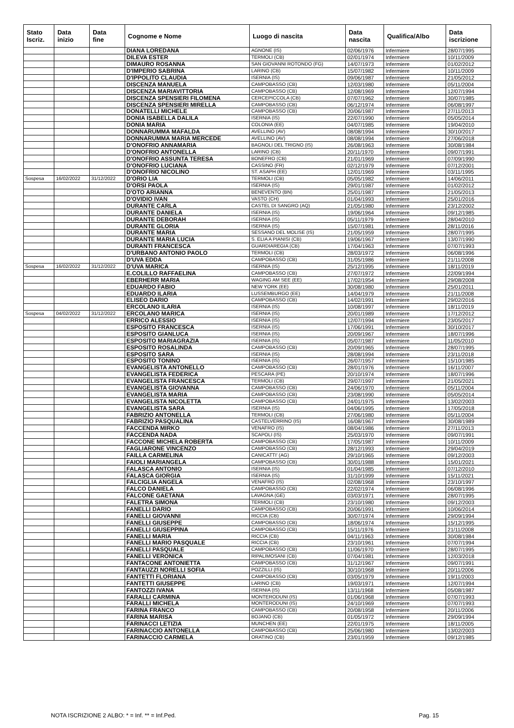| Stato Iscriz. | Data inizio | Data fine | Cognome e Nome | Luogo di nascita | Data nascita | Qualifica/Albo | Data iscrizione |
| --- | --- | --- | --- | --- | --- | --- | --- |
| | | | DIANA LOREDANA | AGNONE (IS) | 02/06/1976 | Infermiere | 28/07/1995 |
| | | | DILEVA ESTER | TERMOLI (CB) | 02/01/1974 | Infermiere | 10/11/2009 |
| | | | DIMAURO ROSANNA | SAN GIOVANNI ROTONDO (FG) | 14/07/1973 | Infermiere | 01/02/2012 |
| | | | D'IMPERIO SABRINA | LARINO (CB) | 15/07/1982 | Infermiere | 10/11/2009 |
| | | | D'IPPOLITO CLAUDIA | ISERNIA (IS) | 09/06/1987 | Infermiere | 21/05/2012 |
| | | | DISCENZA MANUELA | CAMPOBASSO (CB) | 12/03/1980 | Infermiere | 05/11/2004 |
| | | | DISCENZA MARIAVITTORIA | CAMPOBASSO (CB) | 12/08/1969 | Infermiere | 12/07/1994 |
| | | | DISCENZA SPENSIERI FILOMENA | CERCEPICCOLA (CB) | 07/07/1962 | Infermiere | 30/07/1985 |
| | | | DISCENZA SPENSIERI MIRELLA | CAMPOBASSO (CB) | 06/12/1974 | Infermiere | 06/08/1997 |
| | | | DONATELLI MICHELE | CAMPOBASSO (CB) | 20/06/1987 | Infermiere | 27/11/2013 |
| | | | DONIA ISABELLA DALILA | ISERNIA (IS) | 22/07/1990 | Infermiere | 05/05/2014 |
| | | | DONIA MARIA | COLONIA (EE) | 04/07/1985 | Infermiere | 19/04/2010 |
| | | | DONNARUMMA MAFALDA | AVELLINO (AV) | 08/08/1994 | Infermiere | 30/10/2017 |
| | | | DONNARUMMA MARIA MERCEDE | AVELLINO (AV) | 08/08/1994 | Infermiere | 27/06/2018 |
| | | | D'ONOFRIO ANNAMARIA | BAGNOLI DEL TRIGNO (IS) | 26/08/1963 | Infermiere | 30/08/1984 |
| | | | D'ONOFRIO ANTONELLA | LARINO (CB) | 20/11/1970 | Infermiere | 09/07/1991 |
| | | | D'ONOFRIO ASSUNTA TERESA | BONEFRO (CB) | 21/01/1969 | Infermiere | 07/09/1990 |
| | | | D'ONOFRIO LUCIANA | CASSINO (FR) | 02/12/1979 | Infermiere | 07/12/2001 |
| | | | D'ONOFRIO NICOLINO | ST. ASAPH (EE) | 12/01/1969 | Infermiere | 03/11/1995 |
| Sospesa | 16/02/2022 | 31/12/2022 | D'ORIO LIA | TERMOLI (CB) | 05/05/1982 | Infermiere | 14/06/2011 |
| | | | D'ORSI PAOLA | ISERNIA (IS) | 29/01/1987 | Infermiere | 01/02/2012 |
| | | | D'OTO ARIANNA | BENEVENTO (BN) | 25/01/1987 | Infermiere | 21/05/2013 |
| | | | D'OVIDIO IVAN | VASTO (CH) | 01/04/1993 | Infermiere | 25/01/2016 |
| | | | DURANTE CARLA | CASTEL DI SANGRO (AQ) | 21/05/1980 | Infermiere | 23/12/2002 |
| | | | DURANTE DANIELA | ISERNIA (IS) | 19/06/1964 | Infermiere | 09/12/1985 |
| | | | DURANTE DEBORAH | ISERNIA (IS) | 05/11/1979 | Infermiere | 28/04/2010 |
| | | | DURANTE GLORIA | ISERNIA (IS) | 15/07/1981 | Infermiere | 28/11/2016 |
| | | | DURANTE MARIA | SESSANO DEL MOLISE (IS) | 21/05/1959 | Infermiere | 28/07/1995 |
| | | | DURANTE MARIA LUCIA | S. ELIA A PIANISI (CB) | 19/06/1967 | Infermiere | 13/07/1990 |
| | | | DURANTI FRANCESCA | GUARDIAREGIA (CB) | 17/04/1963 | Infermiere | 07/07/1993 |
| | | | D'URBANO ANTONIO PAOLO | TERMOLI (CB) | 28/03/1972 | Infermiere | 06/08/1996 |
| | | | D'UVA EDDA | CAMPOBASSO (CB) | 31/05/1986 | Infermiere | 21/11/2008 |
| Sospesa | 16/02/2022 | 31/12/2022 | D'UVA MARICA | ISERNIA (IS) | 25/12/1995 | Infermiere | 18/11/2019 |
| | | | E.COLILLO RAFFAELINA | CAMPOBASSO (CB) | 27/07/1972 | Infermiere | 22/09/1994 |
| | | | EBERHERR MARIA | WAGING AM SEE (EE) | 17/02/1954 | Infermiere | 29/08/2008 |
| | | | EDUARDO FABIO | NEW YORK (EE) | 30/08/1980 | Infermiere | 25/01/2011 |
| | | | EDUARDO ILARIA | LUSSEMBURGO (EE) | 14/04/1979 | Infermiere | 21/11/2008 |
| | | | ELISEO DARIO | CAMPOBASSO (CB) | 14/02/1991 | Infermiere | 29/02/2016 |
| | | | ERCOLANO ILARIA | ISERNIA (IS) | 10/08/1997 | Infermiere | 18/11/2019 |
| Sospesa | 04/02/2022 | 31/12/2022 | ERCOLANO MARICA | ISERNIA (IS) | 20/01/1989 | Infermiere | 17/12/2012 |
| | | | ERRICO ALESSIO | ISERNIA (IS) | 12/07/1994 | Infermiere | 23/05/2017 |
| | | | ESPOSITO FRANCESCA | ISERNIA (IS) | 17/06/1991 | Infermiere | 30/10/2017 |
| | | | ESPOSITO GIANLUCA | ISERNIA (IS) | 20/09/1967 | Infermiere | 18/07/1996 |
| | | | ESPOSITO MARIAGRAZIA | ISERNIA (IS) | 05/07/1987 | Infermiere | 11/05/2010 |
| | | | ESPOSITO ROSALINDA | CAMPOBASSO (CB) | 20/09/1965 | Infermiere | 28/07/1995 |
| | | | ESPOSITO SARA | ISERNIA (IS) | 28/08/1994 | Infermiere | 23/11/2018 |
| | | | ESPOSITO TONINO | ISERNIA (IS) | 26/07/1957 | Infermiere | 15/10/1985 |
| | | | EVANGELISTA ANTONELLO | CAMPOBASSO (CB) | 28/01/1976 | Infermiere | 16/11/2007 |
| | | | EVANGELISTA FEDERICA | PESCARA (PE) | 20/10/1974 | Infermiere | 18/07/1996 |
| | | | EVANGELISTA FRANCESCA | TERMOLI (CB) | 29/07/1997 | Infermiere | 21/05/2021 |
| | | | EVANGELISTA GIOVANNA | CAMPOBASSO (CB) | 24/06/1970 | Infermiere | 05/11/2004 |
| | | | EVANGELISTA MARIA | CAMPOBASSO (CB) | 23/08/1990 | Infermiere | 05/05/2014 |
| | | | EVANGELISTA NICOLETTA | CAMPOBASSO (CB) | 24/01/1975 | Infermiere | 13/02/2003 |
| | | | EVANGELISTA SARA | ISERNIA (IS) | 04/06/1995 | Infermiere | 17/05/2018 |
| | | | FABRIZIO ANTONELLA | TERMOLI (CB) | 27/06/1980 | Infermiere | 05/11/2004 |
| | | | FABRIZIO PASQUALINA | CASTELVERRINO (IS) | 16/08/1967 | Infermiere | 30/08/1989 |
| | | | FACCENDA MIRKO | VENAFRO (IS) | 08/04/1986 | Infermiere | 27/11/2013 |
| | | | FACCENDA NADA | SCAPOLI (IS) | 25/03/1970 | Infermiere | 09/07/1991 |
| | | | FACCONE MICHELA ROBERTA | CAMPOBASSO (CB) | 17/05/1987 | Infermiere | 10/11/2009 |
| | | | FAGLIARONE VINCENZO | CAMPOBASSO (CB) | 28/12/1993 | Infermiere | 29/04/2019 |
| | | | FAILLA CARMELINA | CANICATTI' (AG) | 29/10/1965 | Infermiere | 09/12/2003 |
| | | | FAIOLI MARIANGELA | CAMPOBASSO (CB) | 30/01/1988 | Infermiere | 15/01/2021 |
| | | | FALASCA ANTONIO | ISERNIA (IS) | 01/04/1985 | Infermiere | 07/12/2010 |
| | | | FALASCA GIORGIA | ISERNIA (IS) | 31/10/1999 | Infermiere | 15/11/2021 |
| | | | FALCIGLIA ANGELA | VENAFRO (IS) | 02/08/1968 | Infermiere | 23/10/1997 |
| | | | FALCO DANIELA | CAMPOBASSO (CB) | 22/02/1974 | Infermiere | 06/08/1996 |
| | | | FALCONE GAETANA | LAVAGNA (GE) | 03/03/1971 | Infermiere | 28/07/1995 |
| | | | FALETRA SIMONA | TERMOLI (CB) | 23/10/1980 | Infermiere | 09/12/2003 |
| | | | FANELLI DARIO | CAMPOBASSO (CB) | 20/06/1991 | Infermiere | 10/06/2014 |
| | | | FANELLI GIOVANNI | RICCIA (CB) | 30/07/1974 | Infermiere | 29/09/1994 |
| | | | FANELLI GIUSEPPE | CAMPOBASSO (CB) | 18/06/1974 | Infermiere | 15/12/1995 |
| | | | FANELLI GIUSEPPINA | CAMPOBASSO (CB) | 15/11/1976 | Infermiere | 21/11/2008 |
| | | | FANELLI MARIA | RICCIA (CB) | 04/11/1963 | Infermiere | 30/08/1984 |
| | | | FANELLI MARIO PASQUALE | RICCIA (CB) | 23/10/1961 | Infermiere | 07/07/1994 |
| | | | FANELLI PASQUALE | CAMPOBASSO (CB) | 11/06/1970 | Infermiere | 28/07/1995 |
| | | | FANELLI VERONICA | RIPALIMOSANI (CB) | 07/04/1981 | Infermiere | 12/03/2018 |
| | | | FANTACONE ANTONIETTA | CAMPOBASSO (CB) | 31/12/1967 | Infermiere | 09/07/1991 |
| | | | FANTAUZZI NORELLI SOFIA | POZZILLI (IS) | 30/10/1968 | Infermiere | 20/11/2006 |
| | | | FANTETTI FLORIANA | CAMPOBASSO (CB) | 03/05/1979 | Infermiere | 19/11/2003 |
| | | | FANTETTI GIUSEPPE | LARINO (CB) | 19/03/1971 | Infermiere | 12/07/1994 |
| | | | FANTOZZI IVANA | ISERNIA (IS) | 13/11/1968 | Infermiere | 05/08/1987 |
| | | | FARALLI CARMINA | MONTERODUNI (IS) | 01/06/1968 | Infermiere | 07/07/1993 |
| | | | FARALLI MICHELA | MONTERODUNI (IS) | 24/10/1969 | Infermiere | 07/07/1993 |
| | | | FARINA FRANCO | CAMPOBASSO (CB) | 20/08/1958 | Infermiere | 20/11/2006 |
| | | | FARINA MARISA | BOJANO (CB) | 01/05/1972 | Infermiere | 29/09/1994 |
| | | | FARINACCI LETIZIA | MUNCHEN (EE) | 22/01/1975 | Infermiere | 18/11/2005 |
| | | | FARINACCIO ANTONELLA | CAMPOBASSO (CB) | 25/06/1980 | Infermiere | 13/02/2003 |
| | | | FARINACCIO CARMELA | ORATINO (CB) | 23/01/1959 | Infermiere | 09/12/1985 |
NOTA ISCRIZIONE 2 ALBO: * = Inf. ** = Inf.Ped. Pag. 15